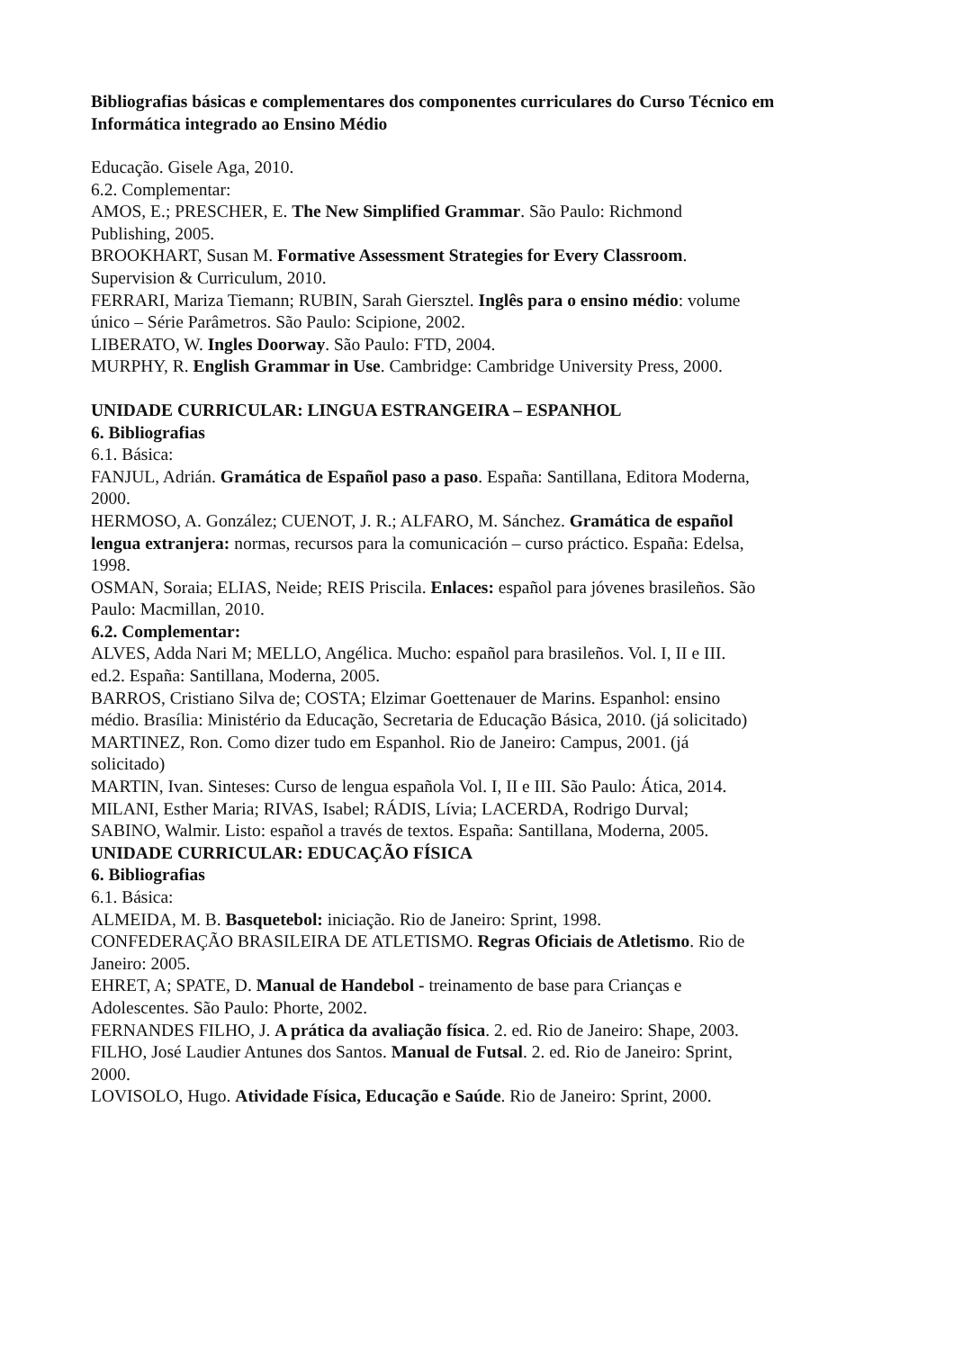Bibliografias básicas e complementares dos componentes curriculares do Curso Técnico em Informática integrado ao Ensino Médio
Educação. Gisele Aga, 2010.
6.2. Complementar:
AMOS, E.; PRESCHER, E. The New Simplified Grammar. São Paulo: Richmond Publishing, 2005.
BROOKHART, Susan M. Formative Assessment Strategies for Every Classroom. Supervision & Curriculum, 2010.
FERRARI, Mariza Tiemann; RUBIN, Sarah Giersztel. Inglês para o ensino médio: volume único – Série Parâmetros. São Paulo: Scipione, 2002.
LIBERATO, W. Ingles Doorway. São Paulo: FTD, 2004.
MURPHY, R. English Grammar in Use. Cambridge: Cambridge University Press, 2000.
UNIDADE CURRICULAR: LINGUA ESTRANGEIRA – ESPANHOL
6. Bibliografias
6.1. Básica:
FANJUL, Adrián. Gramática de Español paso a paso. España: Santillana, Editora Moderna, 2000.
HERMOSO, A. González; CUENOT, J. R.; ALFARO, M. Sánchez. Gramática de español lengua extranjera: normas, recursos para la comunicación – curso práctico. España: Edelsa, 1998.
OSMAN, Soraia; ELIAS, Neide; REIS Priscila. Enlaces: español para jóvenes brasileños. São Paulo: Macmillan, 2010.
6.2. Complementar:
ALVES, Adda Nari M; MELLO, Angélica. Mucho: español para brasileños. Vol. I, II e III. ed.2. España: Santillana, Moderna, 2005.
BARROS, Cristiano Silva de; COSTA; Elzimar Goettenauer de Marins. Espanhol: ensino médio. Brasília: Ministério da Educação, Secretaria de Educação Básica, 2010. (já solicitado)
MARTINEZ, Ron. Como dizer tudo em Espanhol. Rio de Janeiro: Campus, 2001. (já solicitado)
MARTIN, Ivan. Sinteses: Curso de lengua española Vol. I, II e III. São Paulo: Ática, 2014.
MILANI, Esther Maria; RIVAS, Isabel; RÁDIS, Lívia; LACERDA, Rodrigo Durval; SABINO, Walmir. Listo: español a través de textos. España: Santillana, Moderna, 2005.
UNIDADE CURRICULAR: EDUCAÇÃO FÍSICA
6. Bibliografias
6.1. Básica:
ALMEIDA, M. B. Basquetebol: iniciação. Rio de Janeiro: Sprint, 1998.
CONFEDERAÇÃO BRASILEIRA DE ATLETISMO. Regras Oficiais de Atletismo. Rio de Janeiro: 2005.
EHRET, A; SPATE, D. Manual de Handebol - treinamento de base para Crianças e Adolescentes. São Paulo: Phorte, 2002.
FERNANDES FILHO, J. A prática da avaliação física. 2. ed. Rio de Janeiro: Shape, 2003.
FILHO, José Laudier Antunes dos Santos. Manual de Futsal. 2. ed. Rio de Janeiro: Sprint, 2000.
LOVISOLO, Hugo. Atividade Física, Educação e Saúde. Rio de Janeiro: Sprint, 2000.